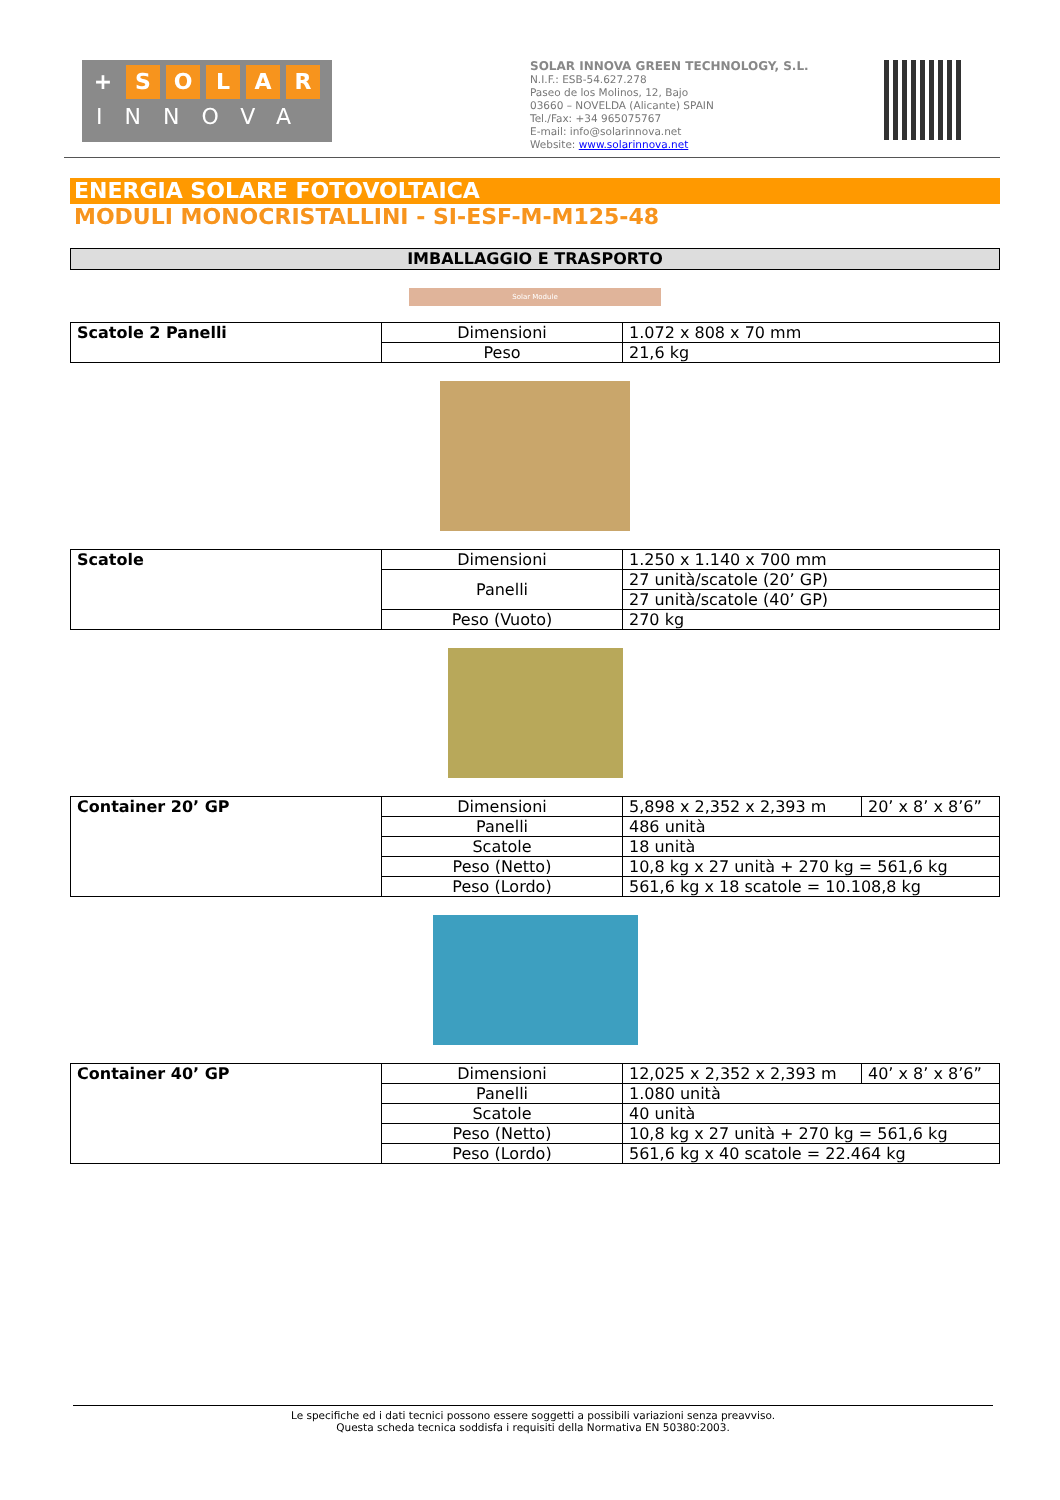+ SOLAR
INNOVA
SOLAR INNOVA GREEN TECHNOLOGY, S.L.
N.I.F.: ESB-54.627.278
Paseo de los Molinos, 12, Bajo
03660 – NOVELDA (Alicante) SPAIN
Tel./Fax: +34 965075767
E-mail: info@solarinnova.net
Website: www.solarinnova.net
ENERGIA SOLARE FOTOVOLTAICA
MODULI MONOCRISTALLINI - SI-ESF-M-M125-48
IMBALLAGGIO E TRASPORTO
Solar Module
| Scatole 2 Panelli | Dimensioni | 1.072 x 808 x 70 mm |
| | Peso | 21,6 kg |
| Scatole | Dimensioni | 1.250 x 1.140 x 700 mm |
| | Panelli | 27 unità/scatole (20’ GP) |
| | | 27 unità/scatole (40’ GP) |
| | Peso (Vuoto) | 270 kg |
| Container 20’ GP | Dimensioni | 5,898 x 2,352 x 2,393 m | 20’ x 8’ x 8’6” |
| | Panelli | 486 unità | |
| | Scatole | 18 unità | |
| | Peso (Netto) | 10,8 kg x 27 unità + 270 kg = 561,6 kg | |
| | Peso (Lordo) | 561,6 kg x 18 scatole = 10.108,8 kg | |
| Container 40’ GP | Dimensioni | 12,025 x 2,352 x 2,393 m | 40’ x 8’ x 8’6” |
| | Panelli | 1.080 unità | |
| | Scatole | 40 unità | |
| | Peso (Netto) | 10,8 kg x 27 unità + 270 kg = 561,6 kg | |
| | Peso (Lordo) | 561,6 kg x 40 scatole = 22.464 kg | |
Le specifiche ed i dati tecnici possono essere soggetti a possibili variazioni senza preavviso.
Questa scheda tecnica soddisfa i requisiti della Normativa EN 50380:2003.